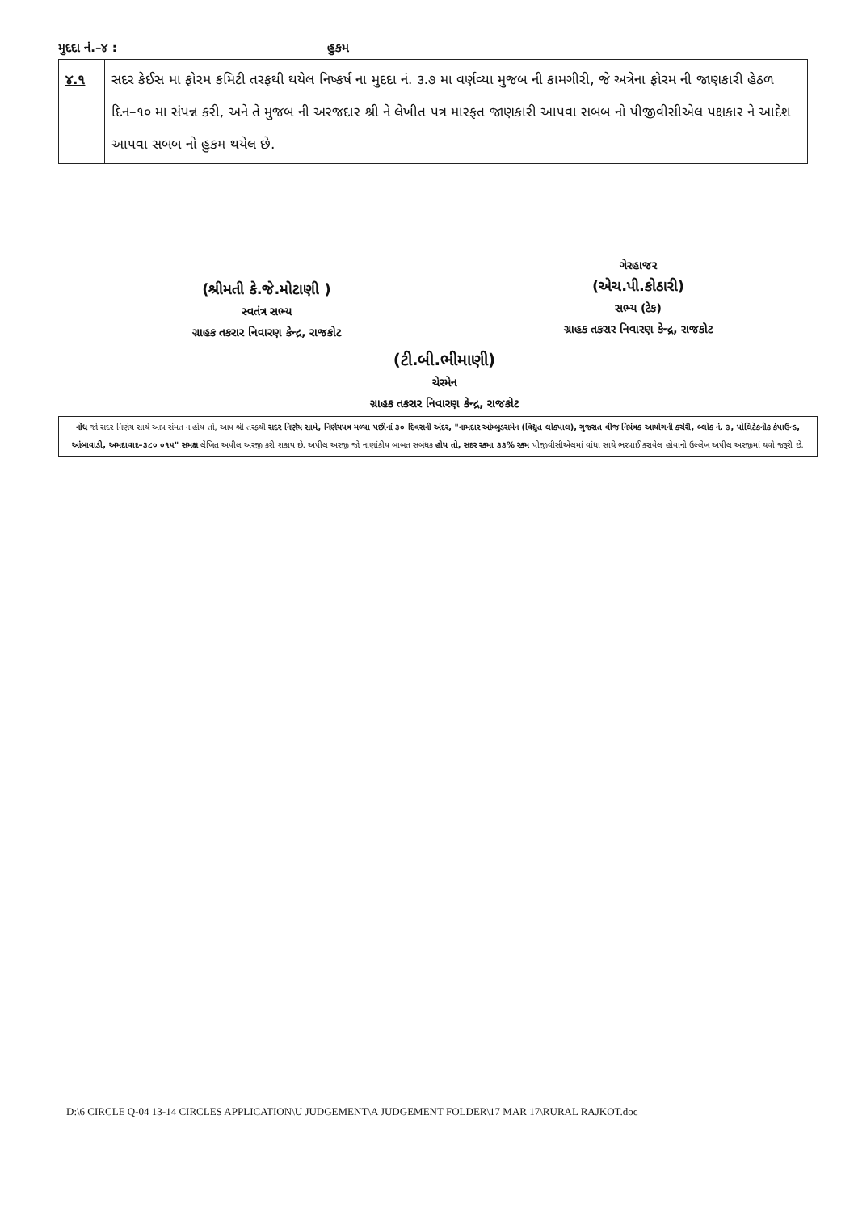મુદદા નં.–૪ : હુકમ
| ૪.૧ | સદર કેઈસ મા ફોરમ કમિટી તરફથી થયેલ નિષ્કર્ષ ના મુદદા નં. ૩.૭ મા વર્ણવ્યા મુજબ ની કામગીરી, જે અત્રેના ફોરમ ની જાણકારી હેઠળ દિન–૧૦ મા સંપન્ન કરી, અને તે મુજબ ની અરજદાર શ્રી ને લેખીત પત્ર મારફત જાણકારી આપવા સબબ નો પીજીવીસીએલ પક્ષકાર ને આદેશ આપવા સબબ નો હુકમ થયેલ છે. |
(શ્રીમતી કે.જે.મોટાણી )
સ્વતંત્ર સભ્ય
ગ્રાહક તકરાર નિવારણ કેન્દ્ર, રાજકોટ
ગેરહાજર
(એચ.પી.કોઠારી)
સભ્ય (ટેક)
ગ્રાહક તકરાર નિવારણ કેન્દ્ર, રાજકોટ
(ટી.બી.ભીમાણી)
ચેરમેન
ગ્રાહક તકરાર નિવારણ કેન્દ્ર, રાજકોટ
નોંધ જો સદર નિર્ણય સાથે આપ સંમત ન હોય તો, આપ શ્રી તરફથી સદર નિર્ણય સામે, નિર્ણયપત્ર મળ્યા પછીનાં ૩૦ દિવસની અંદર, "નામદાર ઓમ્બુડસમેન (વિદ્યુત લોકપાલ), ગુજરાત વીજ નિયંત્રક આયોગની કચેરી, બ્લોક નં. ૩, પોલિટેકનીક કંપાઉન્ડ, આંબાવાડી, અમદાવાદ–૩૮૦ ૦૧૫" સમક્ષ લેખિત અપીલ અરજી કરી શકાય છે. અપીલ અરજી જો નાણાંકીય બાબત સબંધક હોય તો, સદર રકમા ૩૩% રકમ પીજીવીસીએલમાં વાંધા સાથે ભરપાઈ કરાવેલ હોવાનો ઉલ્લેખ અપીલ અરજીમાં થવો જરૂરી છે.
D:\6 CIRCLE Q-04 13-14 CIRCLES APPLICATION\U JUDGEMENT\A JUDGEMENT FOLDER\17 MAR 17\RURAL RAJKOT.doc